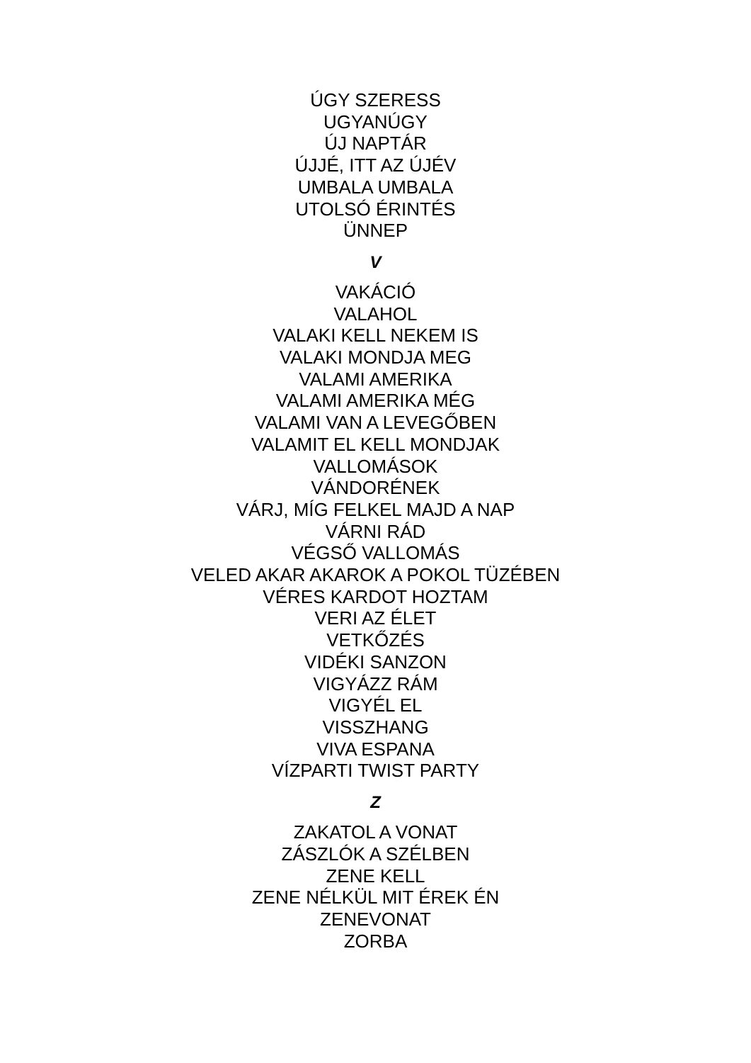ÚGY SZERESS
UGYANÚGY
ÚJ NAPTÁR
ÚJJÉ, ITT AZ ÚJÉV
UMBALA UMBALA
UTOLSÓ ÉRINTÉS
ÜNNEP
V
VAKÁCIÓ
VALAHOL
VALAKI KELL NEKEM IS
VALAKI MONDJA MEG
VALAMI AMERIKA
VALAMI AMERIKA MÉG
VALAMI VAN A LEVEGŐBEN
VALAMIT EL KELL MONDJAK
VALLOMÁSOK
VÁNDORÉNEK
VÁRJ, MÍG FELKEL MAJD A NAP
VÁRNI RÁD
VÉGSŐ VALLOMÁS
VELED AKAR AKAROK A POKOL TÜZÉBEN
VÉRES KARDOT HOZTAM
VERI AZ ÉLET
VETKŐZÉS
VIDÉKI SANZON
VIGYÁZZ RÁM
VIGYÉL EL
VISSZHANG
VIVA ESPANA
VÍZPARTI TWIST PARTY
Z
ZAKATOL A VONAT
ZÁSZLÓK A SZÉLBEN
ZENE KELL
ZENE NÉLKÜL MIT ÉREK ÉN
ZENEVONAT
ZORBA